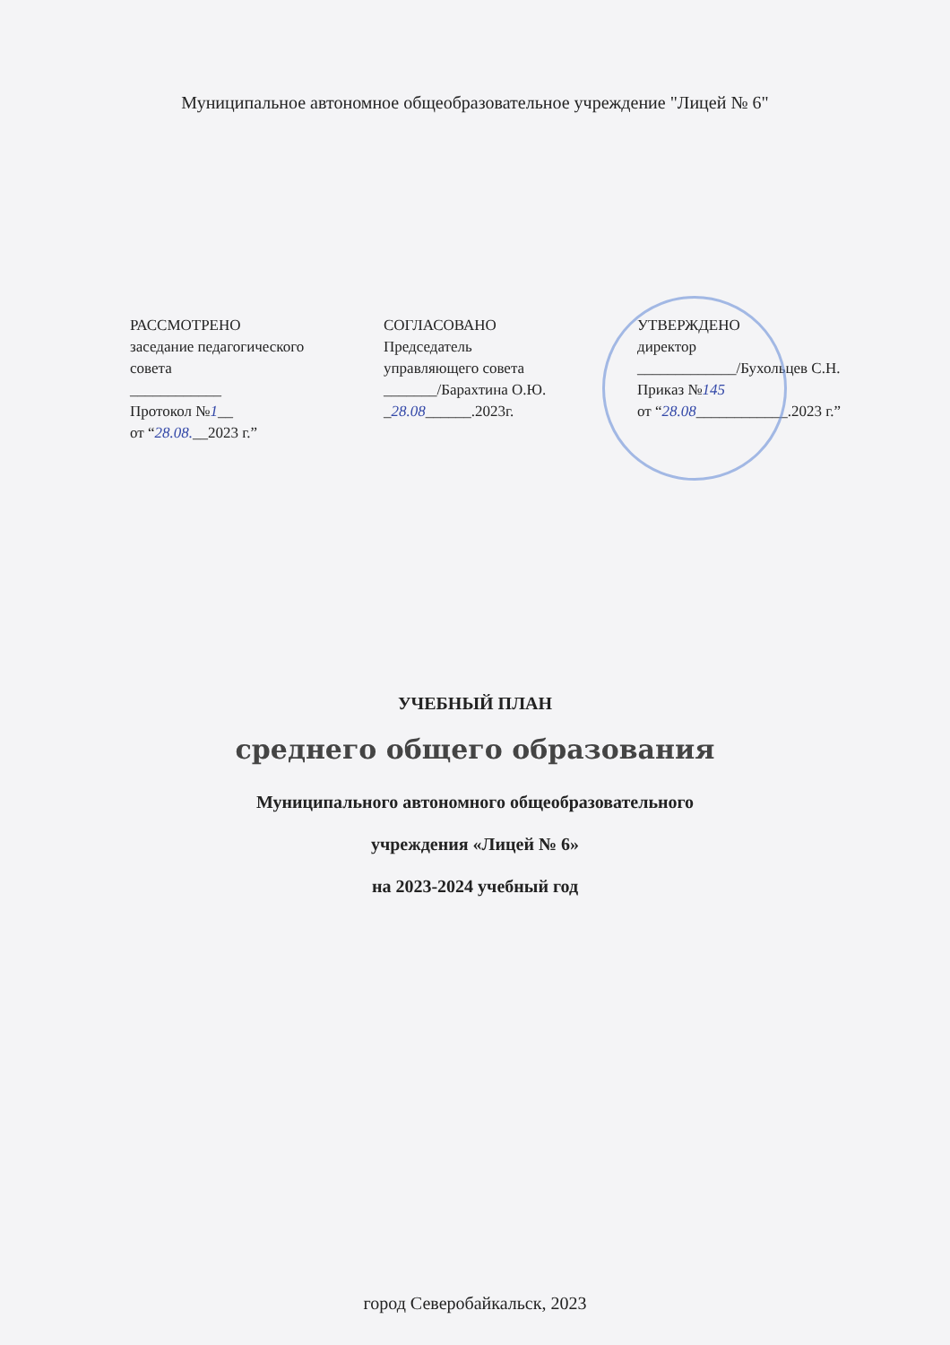Муниципальное автономное общеобразовательное учреждение "Лицей № 6"
РАССМОТРЕНО
заседание педагогического
совета
____________
Протокол №1__
от “28.08.__2023 г.”
СОГЛАСОВАНО
Председатель
управляющего совета
_______/Барахтина О.Ю.
_28.08______.2023г.
УТВЕРЖДЕНО
директор
_____________/Бухольцев С.Н.
Приказ №145
от “28.08____________.2023 г.”
УЧЕБНЫЙ ПЛАН
среднего общего образования
Муниципального автономного общеобразовательного
учреждения «Лицей № 6»
на 2023-2024 учебный год
город Северобайкальск, 2023